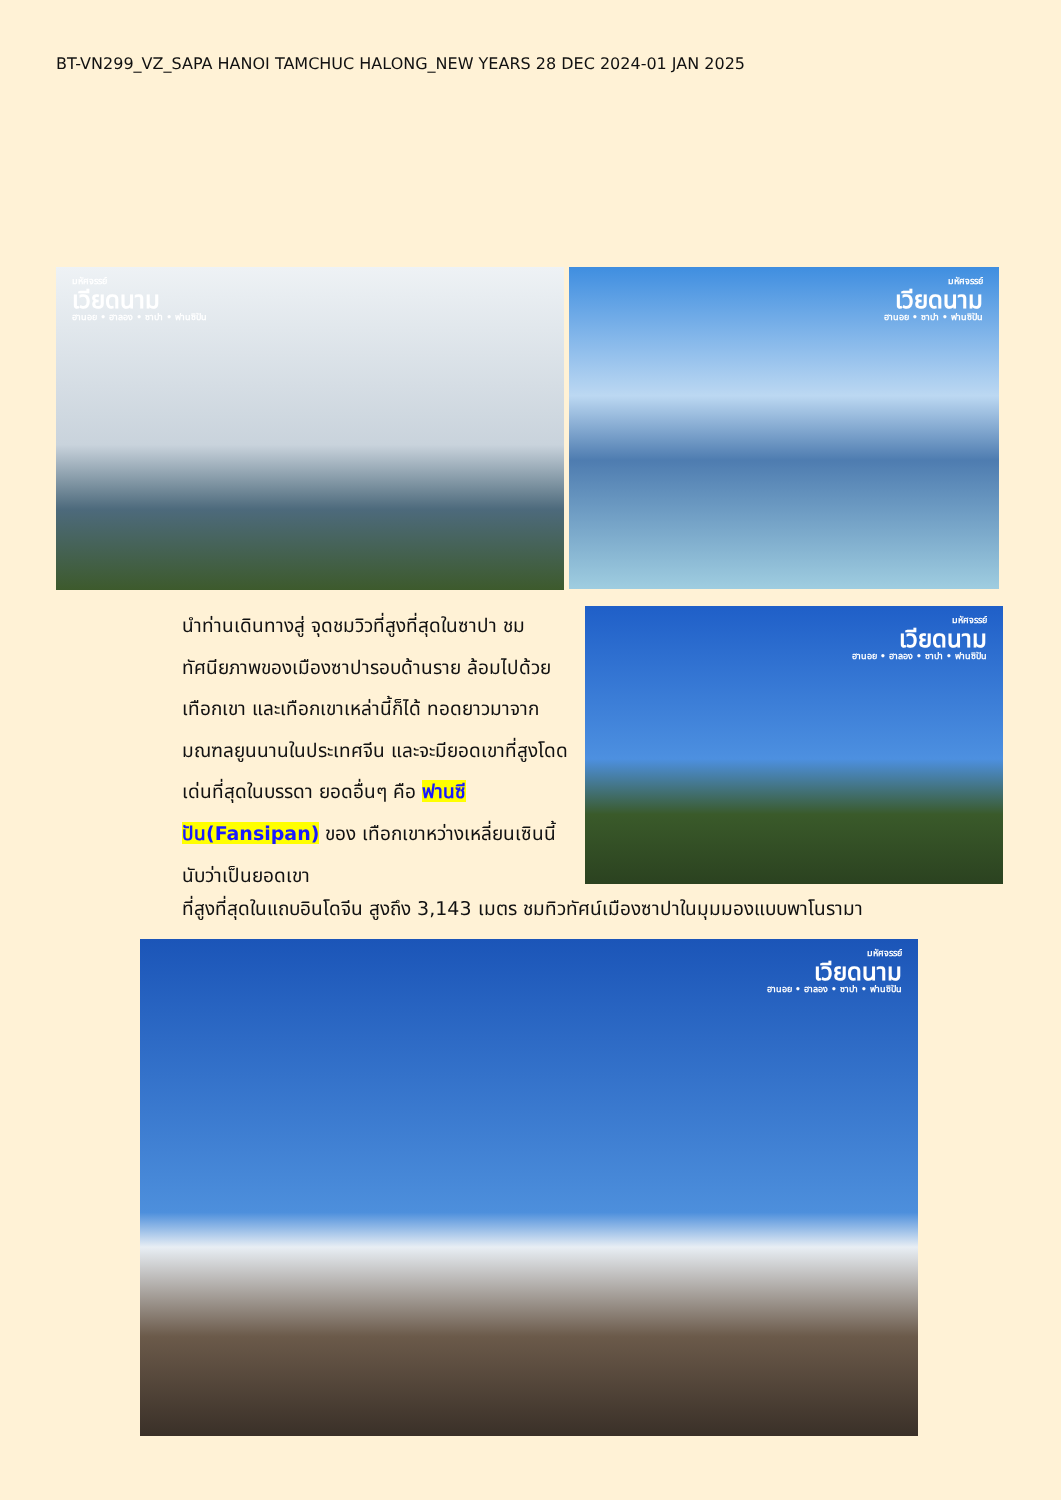BT-VN299_VZ_SAPA HANOI TAMCHUC HALONG_NEW YEARS 28 DEC 2024-01 JAN 2025
มหัศจรรย์
เวียดนาม
ฮานอย • ฮาลอง • ซาปา • ฟานซิปัน
มหัศจรรย์
เวียดนาม
ฮานอย • ซาปา • ฟานซิปัน
นำท่านเดินทางสู่ จุดชมวิวที่สูงที่สุดในซาปา ชมทัศนียภาพของเมืองซาปารอบด้านราย ล้อมไปด้วยเทือกเขา และเทือกเขาเหล่านี้ก็ได้ ทอดยาวมาจากมณฑลยูนนานในประเทศจีน และจะมียอดเขาที่สูงโดดเด่นที่สุดในบรรดา ยอดอื่นๆ คือ ฟานซีปัน(Fansipan) ของ เทือกเขาหว่างเหลี่ยนเซินนี้ นับว่าเป็นยอดเขา
มหัศจรรย์
เวียดนาม
ฮานอย • ฮาลอง • ซาปา • ฟานซิปัน
ที่สูงที่สุดในแถบอินโดจีน สูงถึง 3,143 เมตร ชมทิวทัศน์เมืองซาปาในมุมมองแบบพาโนรามา
มหัศจรรย์
เวียดนาม
ฮานอย • ฮาลอง • ซาปา • ฟานซิปัน